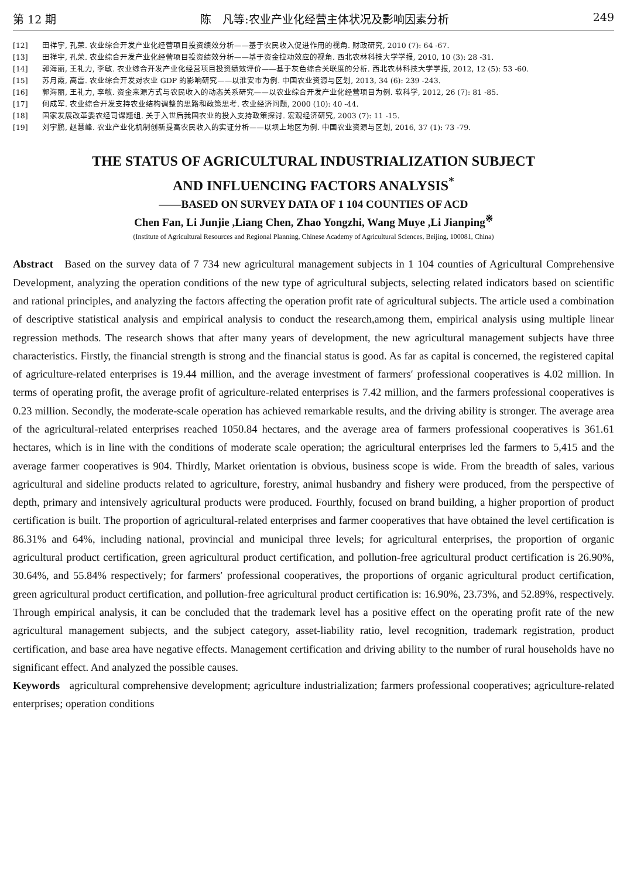第 12 期 陈　凡等:农业产业化经营主体状况及影响因素分析 249
[12] 田祥宇, 孔荣. 农业综合开发产业化经营项目投资绩效分析——基于农民收入促进作用的视角. 财政研究, 2010 (7): 64 -67.
[13] 田祥宇, 孔荣. 农业综合开发产业化经营项目投资绩效分析——基于资金拉动效应的视角. 西北农林科技大学学报, 2010, 10 (3): 28 -31.
[14] 郭海丽, 王礼力, 李敏. 农业综合开发产业化经营项目投资绩效评价——基于灰色综合关联度的分析. 西北农林科技大学学报, 2012, 12 (5): 53 -60.
[15] 苏月霞, 高雷. 农业综合开发对农业 GDP 的影响研究——以淮安市为例. 中国农业资源与区划, 2013, 34 (6): 239 -243.
[16] 郭海丽, 王礼力, 李敏. 资金来源方式与农民收入的动态关系研究——以农业综合开发产业化经营项目为例. 软科学, 2012, 26 (7): 81 -85.
[17] 何成军. 农业综合开发支持农业结构调整的思路和政策思考. 农业经济问题, 2000 (10): 40 -44.
[18] 国家发展改革委农经司课题组. 关于入世后我国农业的投入支持政策探讨. 宏观经济研究, 2003 (7): 11 -15.
[19] 刘宇鹏, 赵慧峰. 农业产业化机制创新提高农民收入的实证分析——以坝上地区为例. 中国农业资源与区划, 2016, 37 (1): 73 -79.
THE STATUS OF AGRICULTURAL INDUSTRIALIZATION SUBJECT
AND INFLUENCING FACTORS ANALYSIS<sup>*</sup>
——BASED ON SURVEY DATA OF 1 104 COUNTIES OF ACD
Chen Fan, Li Junjie ,Liang Chen, Zhao Yongzhi, Wang Muye ,Li Jianping<sup>※</sup>
(Institute of Agricultural Resources and Regional Planning, Chinese Academy of Agricultural Sciences, Beijing, 100081, China)
Abstract Based on the survey data of 7 734 new agricultural management subjects in 1 104 counties of Agricultural Comprehensive Development, analyzing the operation conditions of the new type of agricultural subjects, selecting related indicators based on scientific and rational principles, and analyzing the factors affecting the operation profit rate of agricultural subjects. The article used a combination of descriptive statistical analysis and empirical analysis to conduct the research,among them, empirical analysis using multiple linear regression methods. The research shows that after many years of development, the new agricultural management subjects have three characteristics. Firstly, the financial strength is strong and the financial status is good. As far as capital is concerned, the registered capital of agriculture-related enterprises is 19.44 million, and the average investment of farmers′ professional cooperatives is 4.02 million. In terms of operating profit, the average profit of agriculture-related enterprises is 7.42 million, and the farmers professional cooperatives is 0.23 million. Secondly, the moderate-scale operation has achieved remarkable results, and the driving ability is stronger. The average area of the agricultural-related enterprises reached 1050.84 hectares, and the average area of farmers professional cooperatives is 361.61 hectares, which is in line with the conditions of moderate scale operation; the agricultural enterprises led the farmers to 5,415 and the average farmer cooperatives is 904. Thirdly, Market orientation is obvious, business scope is wide. From the breadth of sales, various agricultural and sideline products related to agriculture, forestry, animal husbandry and fishery were produced, from the perspective of depth, primary and intensively agricultural products were produced. Fourthly, focused on brand building, a higher proportion of product certification is built. The proportion of agricultural-related enterprises and farmer cooperatives that have obtained the level certification is 86.31% and 64%, including national, provincial and municipal three levels; for agricultural enterprises, the proportion of organic agricultural product certification, green agricultural product certification, and pollution-free agricultural product certification is 26.90%, 30.64%, and 55.84% respectively; for farmers′ professional cooperatives, the proportions of organic agricultural product certification, green agricultural product certification, and pollution-free agricultural product certification is: 16.90%, 23.73%, and 52.89%, respectively. Through empirical analysis, it can be concluded that the trademark level has a positive effect on the operating profit rate of the new agricultural management subjects, and the subject category, asset-liability ratio, level recognition, trademark registration, product certification, and base area have negative effects. Management certification and driving ability to the number of rural households have no significant effect. And analyzed the possible causes.
Keywords agricultural comprehensive development; agriculture industrialization; farmers professional cooperatives; agriculture-related enterprises; operation conditions